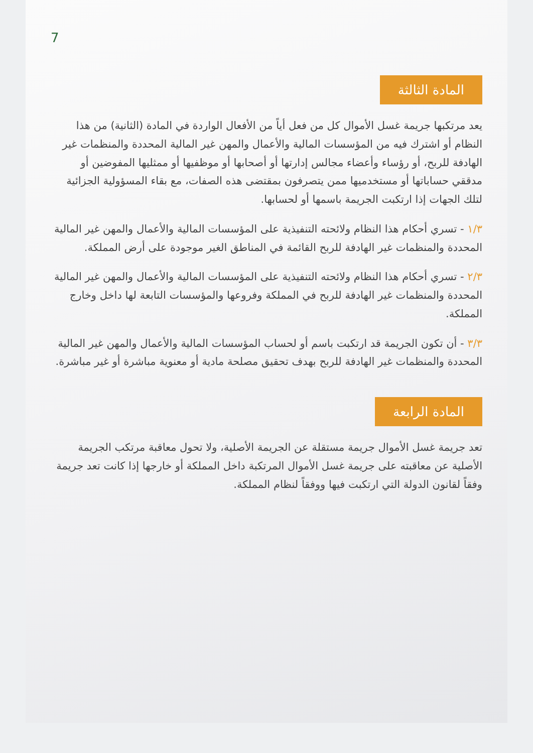7
المادة الثالثة
يعد مرتكبها جريمة غسل الأموال كل من فعل أياً من الأفعال الواردة في المادة (الثانية) من هذا النظام أو اشترك فيه من المؤسسات المالية والأعمال والمهن غير المالية المحددة والمنظمات غير الهادفة للربح، أو رؤساء وأعضاء مجالس إدارتها أو أصحابها أو موظفيها أو ممثليها المفوضين أو مدققي حساباتها أو مستخدميها ممن يتصرفون بمقتضى هذه الصفات، مع بقاء المسؤولية الجزائية لتلك الجهات إذا ارتكبت الجريمة باسمها أو لحسابها.
١/٣ - تسري أحكام هذا النظام ولائحته التنفيذية على المؤسسات المالية والأعمال والمهن غير المالية المحددة والمنظمات غير الهادفة للربح القائمة في المناطق الغير موجودة على أرض المملكة.
٢/٣ - تسري أحكام هذا النظام ولائحته التنفيذية على المؤسسات المالية والأعمال والمهن غير المالية المحددة والمنظمات غير الهادفة للربح في المملكة وفروعها والمؤسسات التابعة لها داخل وخارج المملكة.
٣/٣ - أن تكون الجريمة قد ارتكبت باسم أو لحساب المؤسسات المالية والأعمال والمهن غير المالية المحددة والمنظمات غير الهادفة للربح بهدف تحقيق مصلحة مادية أو معنوية مباشرة أو غير مباشرة.
المادة الرابعة
تعد جريمة غسل الأموال جريمة مستقلة عن الجريمة الأصلية، ولا تحول معاقبة مرتكب الجريمة الأصلية عن معاقبته على جريمة غسل الأموال المرتكبة داخل المملكة أو خارجها إذا كانت تعد جريمة وفقاً لقانون الدولة التي ارتكبت فيها ووفقاً لنظام المملكة.